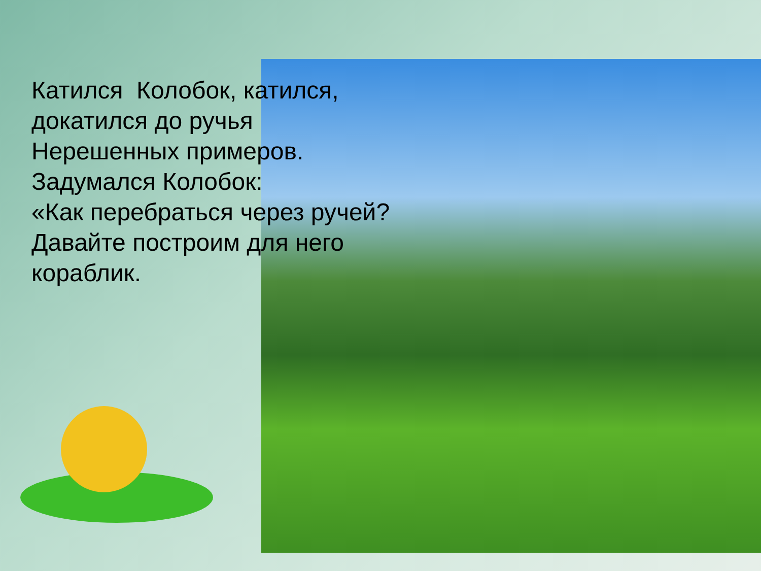Катился Колобок, катился,
докатился до ручья
Нерешенных примеров.
Задумался Колобок:
«Как перебраться через ручей?
Давайте построим для него
кораблик.